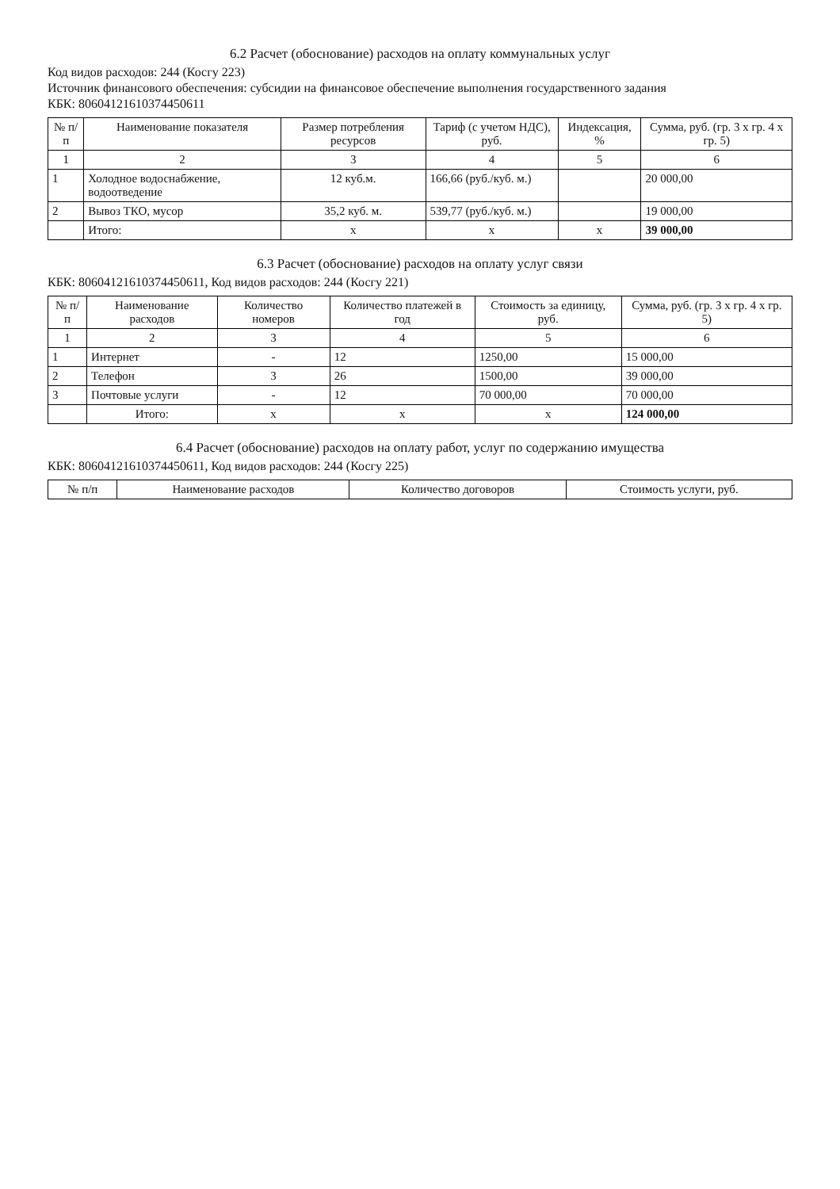6.2 Расчет (обоснование) расходов на оплату коммунальных услуг
Код видов расходов: 244 (Косгу 223)
Источник финансового обеспечения: субсидии на финансовое обеспечение выполнения государственного задания
КБК: 80604121610374450611
| № п/п | Наименование показателя | Размер потребления ресурсов | Тариф (с учетом НДС), руб. | Индексация, % | Сумма, руб. (гр. 3 х гр. 4 х гр. 5) |
| --- | --- | --- | --- | --- | --- |
| 1 | 2 | 3 | 4 | 5 | 6 |
| 1 | Холодное водоснабжение, водоотведение | 12 куб.м. | 166,66 (руб./куб. м.) | | 20 000,00 |
| 2 | Вывоз ТКО, мусор | 35,2 куб. м. | 539,77 (руб./куб. м.) | | 19 000,00 |
| | Итого: | х | х | х | 39 000,00 |
6.3 Расчет (обоснование) расходов на оплату услуг связи
КБК: 80604121610374450611, Код видов расходов: 244 (Косгу 221)
| № п/п | Наименование расходов | Количество номеров | Количество платежей в год | Стоимость за единицу, руб. | Сумма, руб. (гр. 3 х гр. 4 х гр. 5) |
| --- | --- | --- | --- | --- | --- |
| 1 | 2 | 3 | 4 | 5 | 6 |
| 1 | Интернет | - | 12 | 1250,00 | 15 000,00 |
| 2 | Телефон | 3 | 26 | 1500,00 | 39 000,00 |
| 3 | Почтовые услуги | - | 12 | 70 000,00 | 70 000,00 |
| | Итого: | х | х | х | 124 000,00 |
6.4 Расчет (обоснование) расходов на оплату работ, услуг по содержанию имущества
КБК: 80604121610374450611, Код видов расходов: 244 (Косгу 225)
| № п/п | Наименование расходов | Количество договоров | Стоимость услуги, руб. |
| --- | --- | --- | --- |